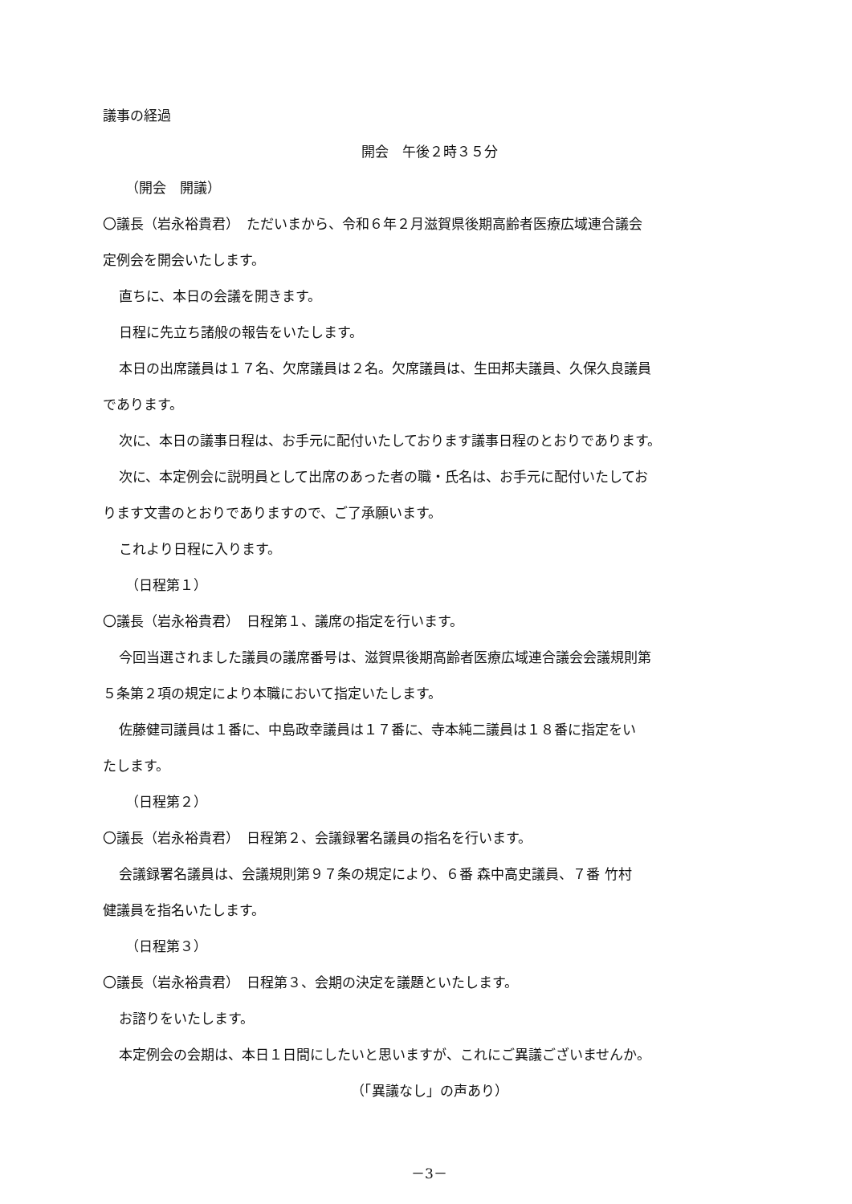議事の経過
開会　午後２時３５分
（開会　開議）
〇議長（岩永裕貴君）　ただいまから、令和６年２月滋賀県後期高齢者医療広域連合議会
定例会を開会いたします。
直ちに、本日の会議を開きます。
日程に先立ち諸般の報告をいたします。
本日の出席議員は１７名、欠席議員は２名。欠席議員は、生田邦夫議員、久保久良議員
であります。
次に、本日の議事日程は、お手元に配付いたしております議事日程のとおりであります。
次に、本定例会に説明員として出席のあった者の職・氏名は、お手元に配付いたしてお
ります文書のとおりでありますので、ご了承願います。
これより日程に入ります。
（日程第１）
〇議長（岩永裕貴君）　日程第１、議席の指定を行います。
今回当選されました議員の議席番号は、滋賀県後期高齢者医療広域連合議会会議規則第
５条第２項の規定により本職において指定いたします。
佐藤健司議員は１番に、中島政幸議員は１７番に、寺本純二議員は１８番に指定をい
たします。
（日程第２）
〇議長（岩永裕貴君）　日程第２、会議録署名議員の指名を行います。
会議録署名議員は、会議規則第９７条の規定により、６番 森中高史議員、７番 竹村
健議員を指名いたします。
（日程第３）
〇議長（岩永裕貴君）　日程第３、会期の決定を議題といたします。
お諮りをいたします。
本定例会の会期は、本日１日間にしたいと思いますが、これにご異議ございませんか。
（「異議なし」の声あり）
－3－